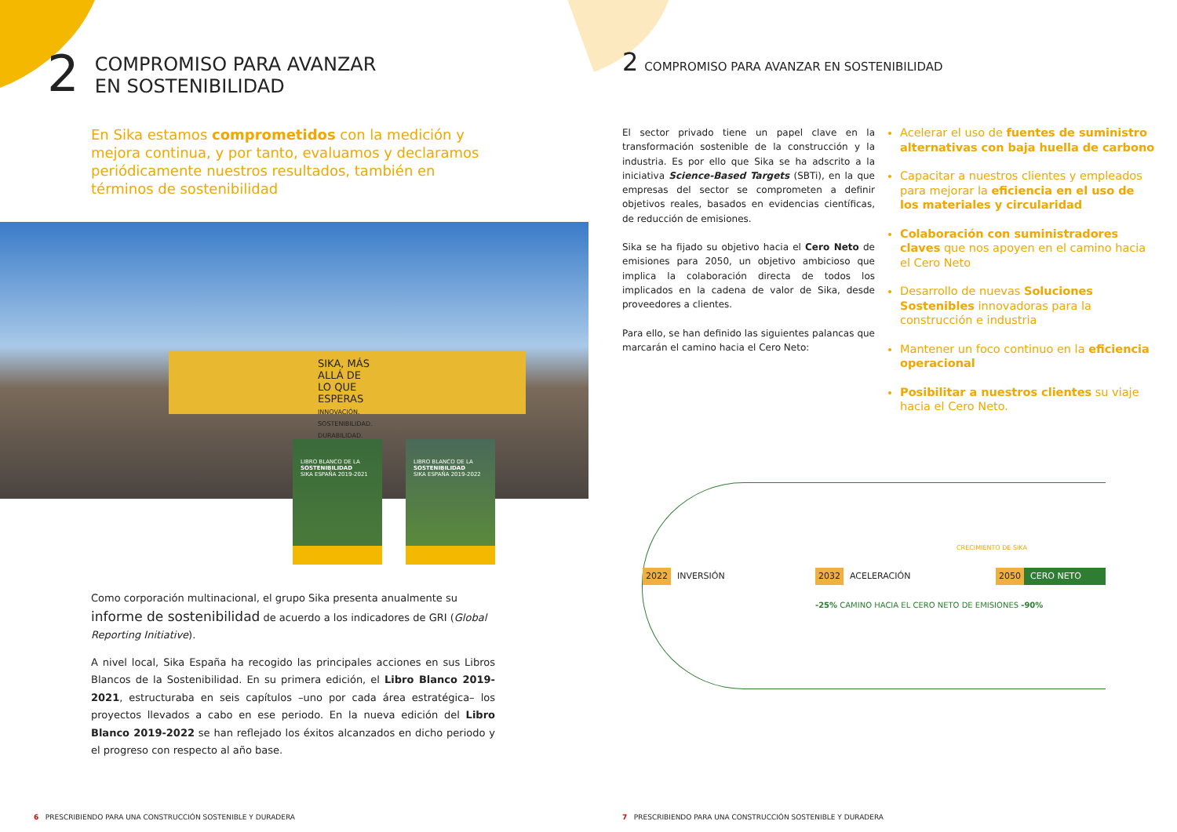2
COMPROMISO PARA AVANZAR
EN SOSTENIBILIDAD
En Sika estamos comprometidos con la medición y mejora continua, y por tanto, evaluamos y declaramos periódicamente nuestros resultados, también en términos de sostenibilidad
SIKA, MÁS ALLÁ DE LO QUE ESPERAS
INNOVACIÓN. SOSTENIBILIDAD. DURABILIDAD.
LIBRO BLANCO DE LA SOSTENIBILIDAD
SIKA ESPAÑA 2019-2021
LIBRO BLANCO DE LA SOSTENIBILIDAD
SIKA ESPAÑA 2019-2022
Como corporación multinacional, el grupo Sika presenta anualmente su informe de sostenibilidad de acuerdo a los indicadores de GRI (Global Reporting Initiative).
A nivel local, Sika España ha recogido las principales acciones en sus Libros Blancos de la Sostenibilidad. En su primera edición, el Libro Blanco 2019-2021, estructuraba en seis capítulos –uno por cada área estratégica– los proyectos llevados a cabo en ese periodo. En la nueva edición del Libro Blanco 2019-2022 se han reflejado los éxitos alcanzados en dicho periodo y el progreso con respecto al año base.
6 PRESCRIBIENDO PARA UNA CONSTRUCCIÓN SOSTENIBLE Y DURADERA
2
COMPROMISO PARA AVANZAR EN SOSTENIBILIDAD
El sector privado tiene un papel clave en la transformación sostenible de la construcción y la industria. Es por ello que Sika se ha adscrito a la iniciativa Science-Based Targets (SBTi), en la que empresas del sector se comprometen a definir objetivos reales, basados en evidencias científicas, de reducción de emisiones.
Sika se ha fijado su objetivo hacia el Cero Neto de emisiones para 2050, un objetivo ambicioso que implica la colaboración directa de todos los implicados en la cadena de valor de Sika, desde proveedores a clientes.
Para ello, se han definido las siguientes palancas que marcarán el camino hacia el Cero Neto:
Acelerar el uso de fuentes de suministro alternativas con baja huella de carbono
Capacitar a nuestros clientes y empleados para mejorar la eficiencia en el uso de los materiales y circularidad
Colaboración con suministradores claves que nos apoyen en el camino hacia el Cero Neto
Desarrollo de nuevas Soluciones Sostenibles innovadoras para la construcción e industria
Mantener un foco continuo en la eficiencia operacional
Posibilitar a nuestros clientes su viaje hacia el Cero Neto.
2022 INVERSIÓN 2032 ACELERACIÓN 2050 CERO NETO
CRECIMIENTO DE SIKA
-25% CAMINO HACIA EL CERO NETO DE EMISIONES -90%
7 PRESCRIBIENDO PARA UNA CONSTRUCCIÓN SOSTENIBLE Y DURADERA